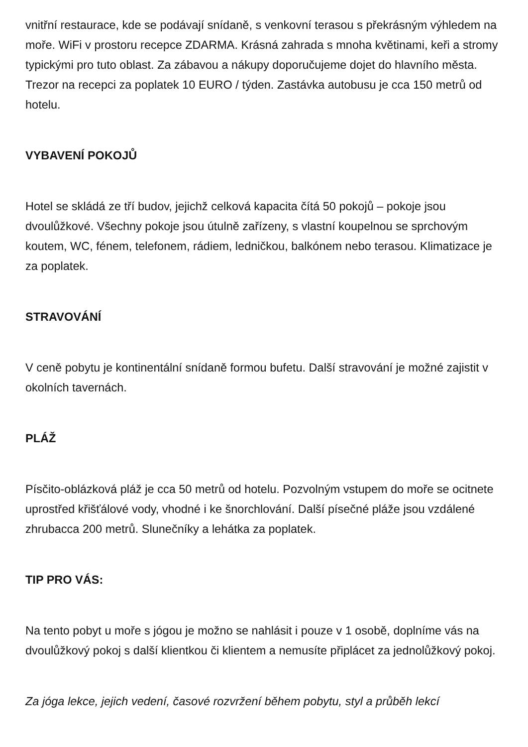vnitřní restaurace, kde se podávají snídaně, s venkovní terasou s překrásným výhledem na moře. WiFi v prostoru recepce ZDARMA. Krásná zahrada s mnoha květinami, keři a stromy typickými pro tuto oblast. Za zábavou a nákupy doporučujeme dojet do hlavního města. Trezor na recepci za poplatek 10 EURO / týden. Zastávka autobusu je cca 150 metrů od hotelu.
VYBAVENÍ POKOJŮ
Hotel se skládá ze tří budov, jejichž celková kapacita čítá 50 pokojů – pokoje jsou dvoulůžkové. Všechny pokoje jsou útulně zařízeny, s vlastní koupelnou se sprchovým koutem, WC, fénem, telefonem, rádiem, ledničkou, balkónem nebo terasou. Klimatizace je za poplatek.
STRAVOVÁNÍ
V ceně pobytu je kontinentální snídaně formou bufetu. Další stravování je možné zajistit v okolních tavernách.
PLÁŽ
Písčito-oblázková pláž je cca 50 metrů od hotelu. Pozvolným vstupem do moře se ocitnete uprostřed křišťálové vody, vhodné i ke šnorchlování. Další písečné pláže jsou vzdálené zhrubacca 200 metrů. Slunečníky a lehátka za poplatek.
TIP PRO VÁS:
Na tento pobyt u moře s jógou je možno se nahlásit i pouze v 1 osobě, doplníme vás na dvoulůžkový pokoj s další klientkou či klientem a nemusíte připlácet za jednolůžkový pokoj.
Za jóga lekce, jejich vedení, časové rozvržení během pobytu, styl a průběh lekcí